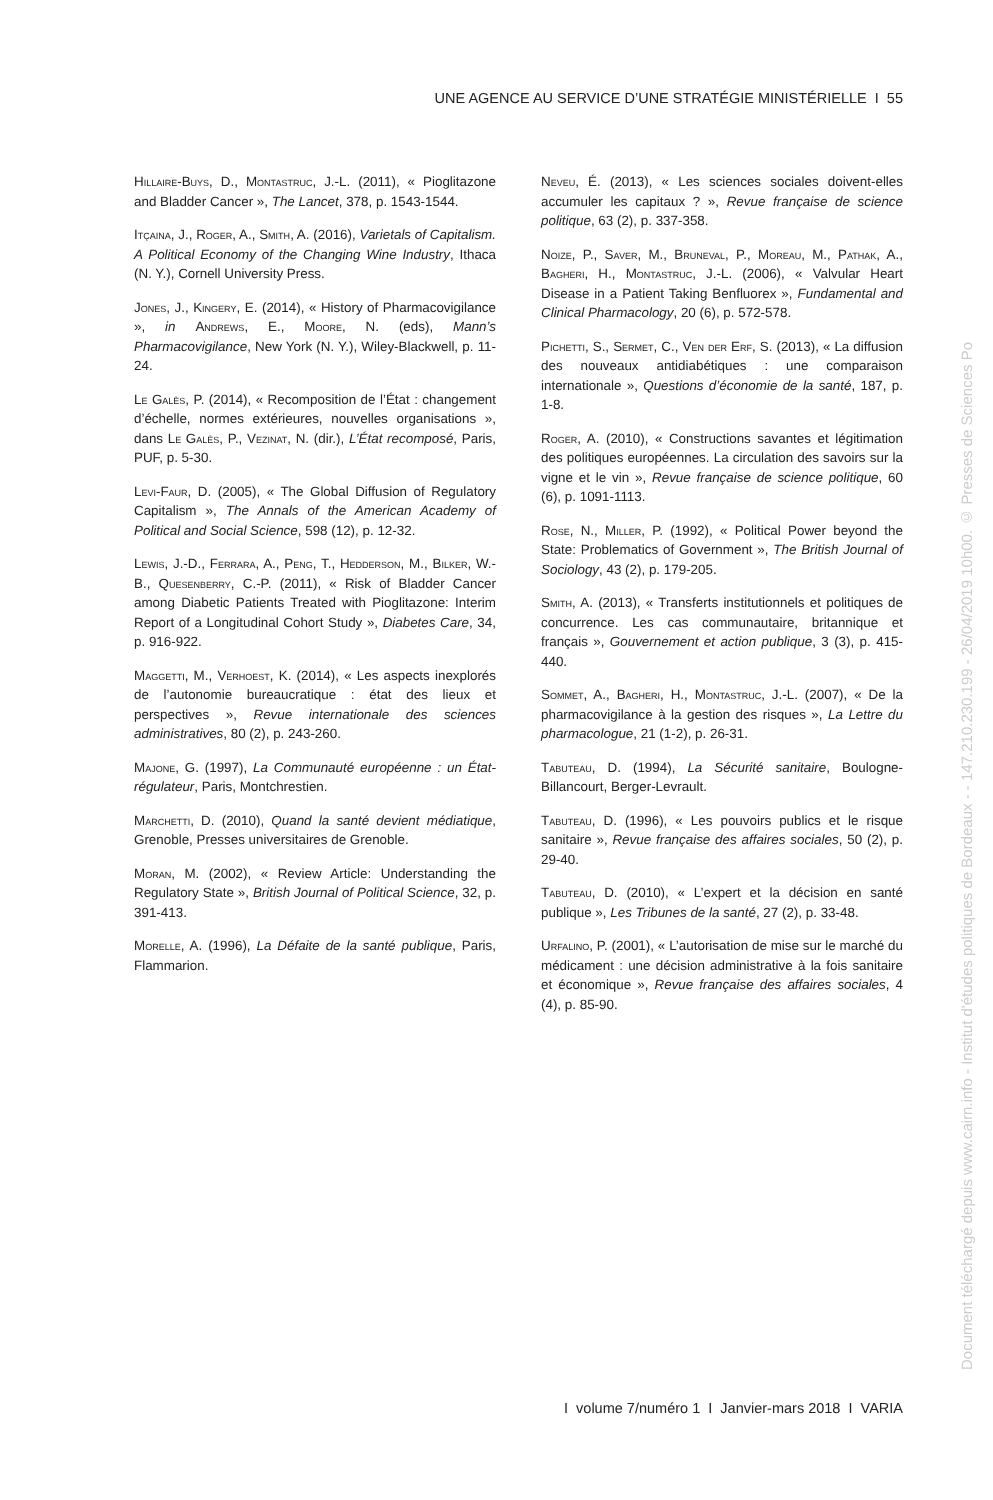UNE AGENCE AU SERVICE D’UNE STRATÉGIE MINISTÉRIELLE I 55
Hillaire-Buys, D., Montastruc, J.-L. (2011), « Pioglitazone and Bladder Cancer », The Lancet, 378, p. 1543-1544.
Itçaina, J., Roger, A., Smith, A. (2016), Varietals of Capitalism. A Political Economy of the Changing Wine Industry, Ithaca (N. Y.), Cornell University Press.
Jones, J., Kingery, E. (2014), « History of Pharmacovigilance », in Andrews, E., Moore, N. (eds), Mann’s Pharmacovigilance, New York (N. Y.), Wiley-Blackwell, p. 11-24.
Le Galès, P. (2014), « Recomposition de l’État : changement d’échelle, normes extérieures, nouvelles organisations », dans Le Galès, P., Vezinat, N. (dir.), L’État recomposé, Paris, PUF, p. 5-30.
Levi-Faur, D. (2005), « The Global Diffusion of Regulatory Capitalism », The Annals of the American Academy of Political and Social Science, 598 (12), p. 12-32.
Lewis, J.-D., Ferrara, A., Peng, T., Hedderson, M., Bilker, W.-B., Quesenberry, C.-P. (2011), « Risk of Bladder Cancer among Diabetic Patients Treated with Pioglitazone: Interim Report of a Longitudinal Cohort Study », Diabetes Care, 34, p. 916-922.
Maggetti, M., Verhoest, K. (2014), « Les aspects inexplorés de l’autonomie bureaucratique : état des lieux et perspectives », Revue internationale des sciences administratives, 80 (2), p. 243-260.
Majone, G. (1997), La Communauté européenne : un État-régulateur, Paris, Montchrestien.
Marchetti, D. (2010), Quand la santé devient médiatique, Grenoble, Presses universitaires de Grenoble.
Moran, M. (2002), « Review Article: Understanding the Regulatory State », British Journal of Political Science, 32, p. 391-413.
Morelle, A. (1996), La Défaite de la santé publique, Paris, Flammarion.
Neveu, É. (2013), « Les sciences sociales doivent-elles accumuler les capitaux ? », Revue française de science politique, 63 (2), p. 337-358.
Noize, P., Saver, M., Bruneval, P., Moreau, M., Pathak, A., Bagheri, H., Montastruc, J.-L. (2006), « Valvular Heart Disease in a Patient Taking Benfluorex », Fundamental and Clinical Pharmacology, 20 (6), p. 572-578.
Pichetti, S., Sermet, C., Ven der Erf, S. (2013), « La diffusion des nouveaux antidiabétiques : une comparaison internationale », Questions d’économie de la santé, 187, p. 1-8.
Roger, A. (2010), « Constructions savantes et légitimation des politiques européennes. La circulation des savoirs sur la vigne et le vin », Revue française de science politique, 60 (6), p. 1091-1113.
Rose, N., Miller, P. (1992), « Political Power beyond the State: Problematics of Government », The British Journal of Sociology, 43 (2), p. 179-205.
Smith, A. (2013), « Transferts institutionnels et politiques de concurrence. Les cas communautaire, britannique et français », Gouvernement et action publique, 3 (3), p. 415-440.
Sommet, A., Bagheri, H., Montastruc, J.-L. (2007), « De la pharmacovigilance à la gestion des risques », La Lettre du pharmacologue, 21 (1-2), p. 26-31.
Tabuteau, D. (1994), La Sécurité sanitaire, Boulogne-Billancourt, Berger-Levrault.
Tabuteau, D. (1996), « Les pouvoirs publics et le risque sanitaire », Revue française des affaires sociales, 50 (2), p. 29-40.
Tabuteau, D. (2010), « L’expert et la décision en santé publique », Les Tribunes de la santé, 27 (2), p. 33-48.
Urfalino, P. (2001), « L’autorisation de mise sur le marché du médicament : une décision administrative à la fois sanitaire et économique », Revue française des affaires sociales, 4 (4), p. 85-90.
I volume 7/numéro 1 I Janvier-mars 2018 I VARIA
Document téléchargé depuis www.cairn.info - Institut d'études politiques de Bordeaux - - 147.210.230.199 - 26/04/2019 10h00. © Presses de Sciences Po